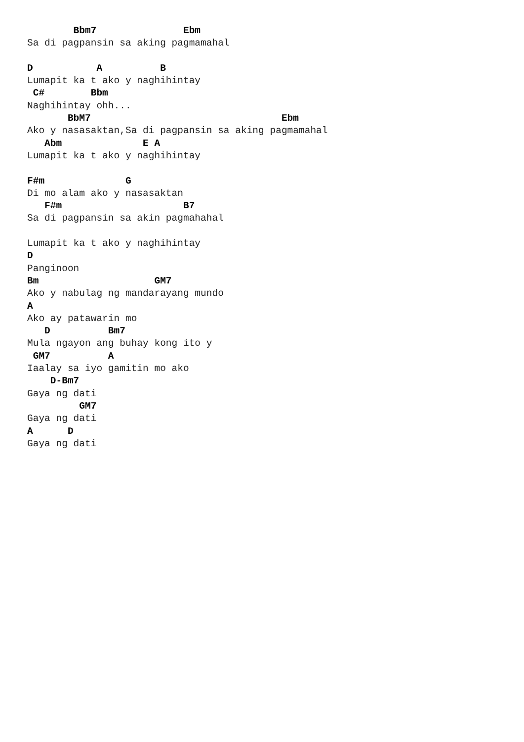Bbm7               Ebm
Sa di pagpansin sa aking pagmamahal

D           A          B
Lumapit ka t ako y naghihintay
 C#        Bbm
Naghihintay ohh...
       BbM7                                 Ebm
Ako y nasasaktan,Sa di pagpansin sa aking pagmamahal
   Abm              E A
Lumapit ka t ako y naghihintay

F#m              G
Di mo alam ako y nasasaktan
   F#m                     B7
Sa di pagpansin sa akin pagmahahal

Lumapit ka t ako y naghihintay
D
Panginoon
Bm                    GM7
Ako y nabulag ng mandarayang mundo
A
Ako ay patawarin mo
   D          Bm7
Mula ngayon ang buhay kong ito y
 GM7          A
Iaalay sa iyo gamitin mo ako
    D-Bm7
Gaya ng dati
         GM7
Gaya ng dati
A      D
Gaya ng dati